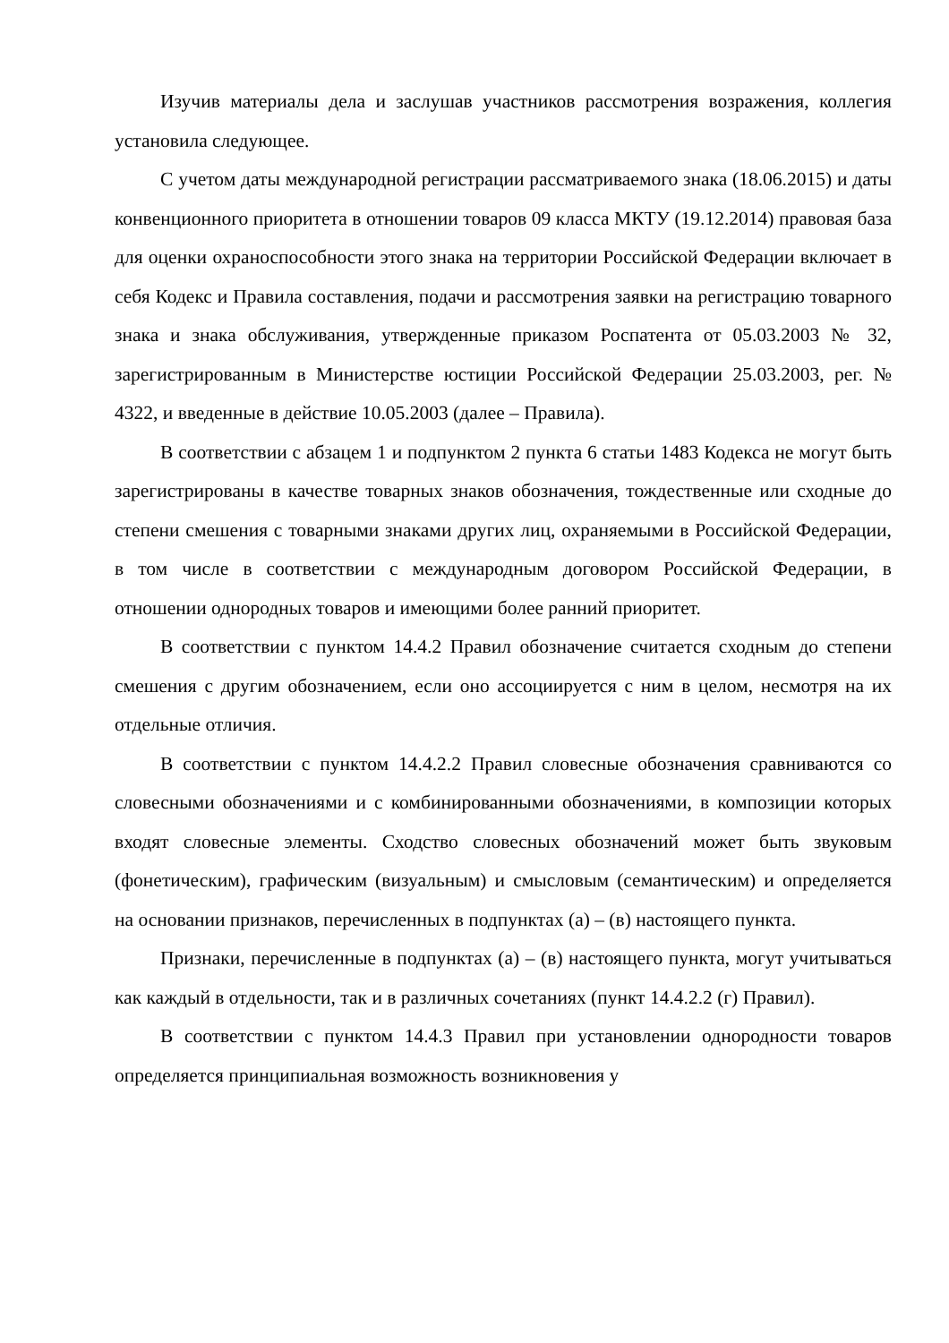Изучив материалы дела и заслушав участников рассмотрения возражения, коллегия установила следующее.
С учетом даты международной регистрации рассматриваемого знака (18.06.2015) и даты конвенционного приоритета в отношении товаров 09 класса МКТУ (19.12.2014) правовая база для оценки охраноспособности этого знака на территории Российской Федерации включает в себя Кодекс и Правила составления, подачи и рассмотрения заявки на регистрацию товарного знака и знака обслуживания, утвержденные приказом Роспатента от 05.03.2003 № 32, зарегистрированным в Министерстве юстиции Российской Федерации 25.03.2003, рег. № 4322, и введенные в действие 10.05.2003 (далее – Правила).
В соответствии с абзацем 1 и подпунктом 2 пункта 6 статьи 1483 Кодекса не могут быть зарегистрированы в качестве товарных знаков обозначения, тождественные или сходные до степени смешения с товарными знаками других лиц, охраняемыми в Российской Федерации, в том числе в соответствии с международным договором Российской Федерации, в отношении однородных товаров и имеющими более ранний приоритет.
В соответствии с пунктом 14.4.2 Правил обозначение считается сходным до степени смешения с другим обозначением, если оно ассоциируется с ним в целом, несмотря на их отдельные отличия.
В соответствии с пунктом 14.4.2.2 Правил словесные обозначения сравниваются со словесными обозначениями и с комбинированными обозначениями, в композиции которых входят словесные элементы. Сходство словесных обозначений может быть звуковым (фонетическим), графическим (визуальным) и смысловым (семантическим) и определяется на основании признаков, перечисленных в подпунктах (а) – (в) настоящего пункта.
Признаки, перечисленные в подпунктах (а) – (в) настоящего пункта, могут учитываться как каждый в отдельности, так и в различных сочетаниях (пункт 14.4.2.2 (г) Правил).
В соответствии с пунктом 14.4.3 Правил при установлении однородности товаров определяется принципиальная возможность возникновения у